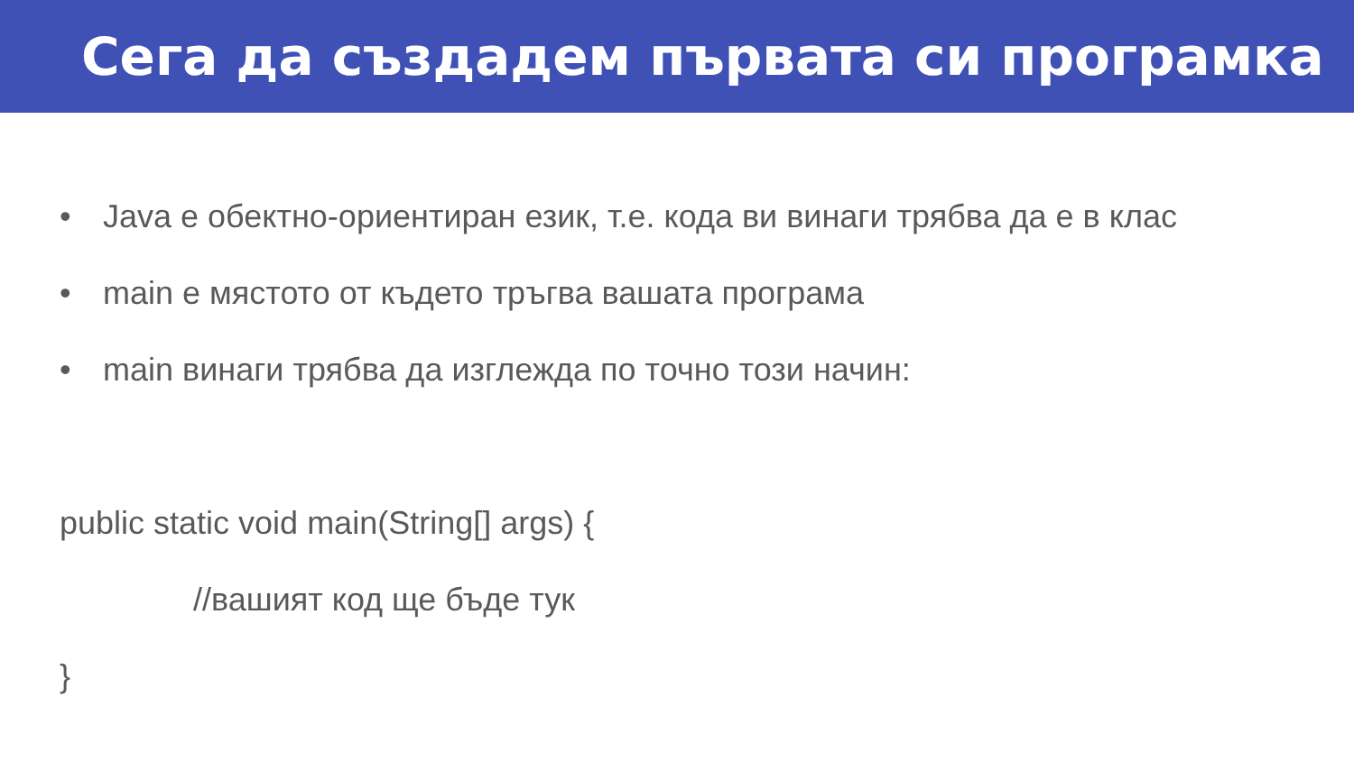Сега да създадем първата си програмка
• Java е обектно-ориентиран език, т.е. кода ви винаги трябва да е в клас
• main е мястото от където тръгва вашата програма
• main винаги трябва да изглежда по точно този начин:
public static void main(String[] args) {
//вашият код ще бъде тук
}